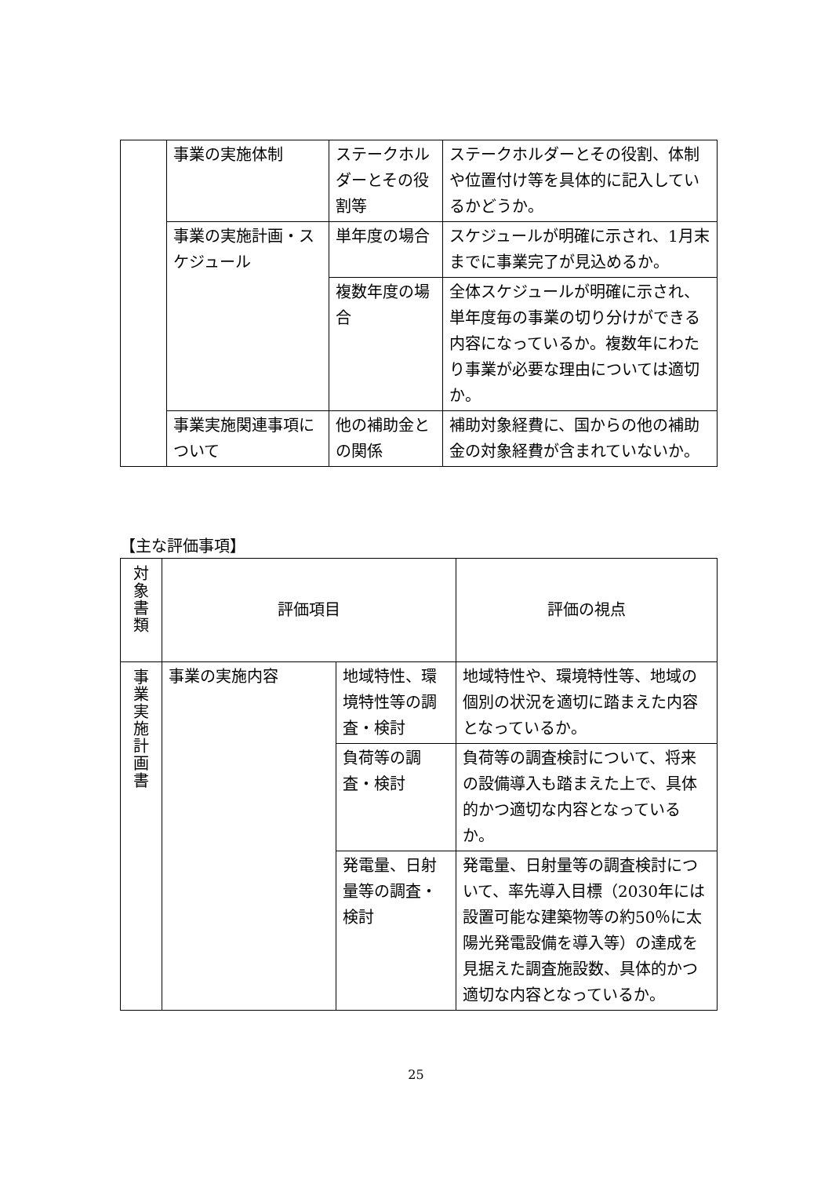| | 事業の実施体制 | ステークホルダーとその役割等 | ステークホルダーとその役割、体制や位置付け等を具体的に記入しているかどうか。 |
| | 事業の実施計画・スケジュール | 単年度の場合 | スケジュールが明確に示され、1月末までに事業完了が見込めるか。 |
| | | 複数年度の場合 | 全体スケジュールが明確に示され、単年度毎の事業の切り分けができる内容になっているか。複数年にわたり事業が必要な理由については適切か。 |
| | 事業実施関連事項について | 他の補助金との関係 | 補助対象経費に、国からの他の補助金の対象経費が含まれていないか。 |
【主な評価事項】
| 対 象 書 類 | 評価項目 | | 評価の視点 |
| 事 業 実 施 計 画 書 | 事業の実施内容 | 地域特性、環境特性等の調査・検討 | 地域特性や、環境特性等、地域の個別の状況を適切に踏まえた内容となっているか。 |
| | | 負荷等の調査・検討 | 負荷等の調査検討について、将来の設備導入も踏まえた上で、具体的かつ適切な内容となっているか。 |
| | | 発電量、日射量等の調査・検討 | 発電量、日射量等の調査検討について、率先導入目標（2030年には設置可能な建築物等の約50％に太陽光発電設備を導入等）の達成を見据えた調査施設数、具体的かつ適切な内容となっているか。 |
25